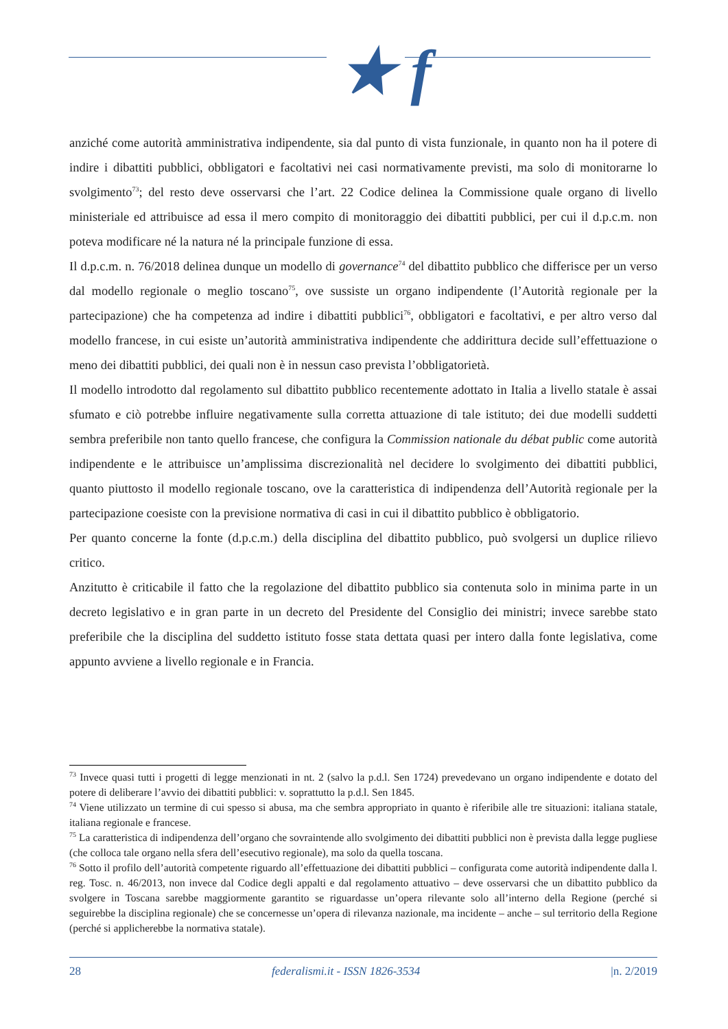★ f
anziché come autorità amministrativa indipendente, sia dal punto di vista funzionale, in quanto non ha il potere di indire i dibattiti pubblici, obbligatori e facoltativi nei casi normativamente previsti, ma solo di monitorarne lo svolgimento<sup>73</sup>; del resto deve osservarsi che l’art. 22 Codice delinea la Commissione quale organo di livello ministeriale ed attribuisce ad essa il mero compito di monitoraggio dei dibattiti pubblici, per cui il d.p.c.m. non poteva modificare né la natura né la principale funzione di essa.
Il d.p.c.m. n. 76/2018 delinea dunque un modello di governance<sup>74</sup> del dibattito pubblico che differisce per un verso dal modello regionale o meglio toscano<sup>75</sup>, ove sussiste un organo indipendente (l’Autorità regionale per la partecipazione) che ha competenza ad indire i dibattiti pubblici<sup>76</sup>, obbligatori e facoltativi, e per altro verso dal modello francese, in cui esiste un’autorità amministrativa indipendente che addirittura decide sull’effettuazione o meno dei dibattiti pubblici, dei quali non è in nessun caso prevista l’obbligatorietà.
Il modello introdotto dal regolamento sul dibattito pubblico recentemente adottato in Italia a livello statale è assai sfumato e ciò potrebbe influire negativamente sulla corretta attuazione di tale istituto; dei due modelli suddetti sembra preferibile non tanto quello francese, che configura la Commission nationale du débat public come autorità indipendente e le attribuisce un’amplissima discrezionalità nel decidere lo svolgimento dei dibattiti pubblici, quanto piuttosto il modello regionale toscano, ove la caratteristica di indipendenza dell’Autorità regionale per la partecipazione coesiste con la previsione normativa di casi in cui il dibattito pubblico è obbligatorio.
Per quanto concerne la fonte (d.p.c.m.) della disciplina del dibattito pubblico, può svolgersi un duplice rilievo critico.
Anzitutto è criticabile il fatto che la regolazione del dibattito pubblico sia contenuta solo in minima parte in un decreto legislativo e in gran parte in un decreto del Presidente del Consiglio dei ministri; invece sarebbe stato preferibile che la disciplina del suddetto istituto fosse stata dettata quasi per intero dalla fonte legislativa, come appunto avviene a livello regionale e in Francia.
<sup>73</sup> Invece quasi tutti i progetti di legge menzionati in nt. 2 (salvo la p.d.l. Sen 1724) prevedevano un organo indipendente e dotato del potere di deliberare l’avvio dei dibattiti pubblici: v. soprattutto la p.d.l. Sen 1845.
<sup>74</sup> Viene utilizzato un termine di cui spesso si abusa, ma che sembra appropriato in quanto è riferibile alle tre situazioni: italiana statale, italiana regionale e francese.
<sup>75</sup> La caratteristica di indipendenza dell’organo che sovraintende allo svolgimento dei dibattiti pubblici non è prevista dalla legge pugliese (che colloca tale organo nella sfera dell’esecutivo regionale), ma solo da quella toscana.
<sup>76</sup> Sotto il profilo dell’autorità competente riguardo all’effettuazione dei dibattiti pubblici – configurata come autorità indipendente dalla l. reg. Tosc. n. 46/2013, non invece dal Codice degli appalti e dal regolamento attuativo – deve osservarsi che un dibattito pubblico da svolgere in Toscana sarebbe maggiormente garantito se riguardasse un’opera rilevante solo all’interno della Regione (perché si seguirebbe la disciplina regionale) che se concernesse un’opera di rilevanza nazionale, ma incidente – anche – sul territorio della Regione (perché si applicherebbe la normativa statale).
28 federalismi.it - ISSN 1826-3534 |n. 2/2019